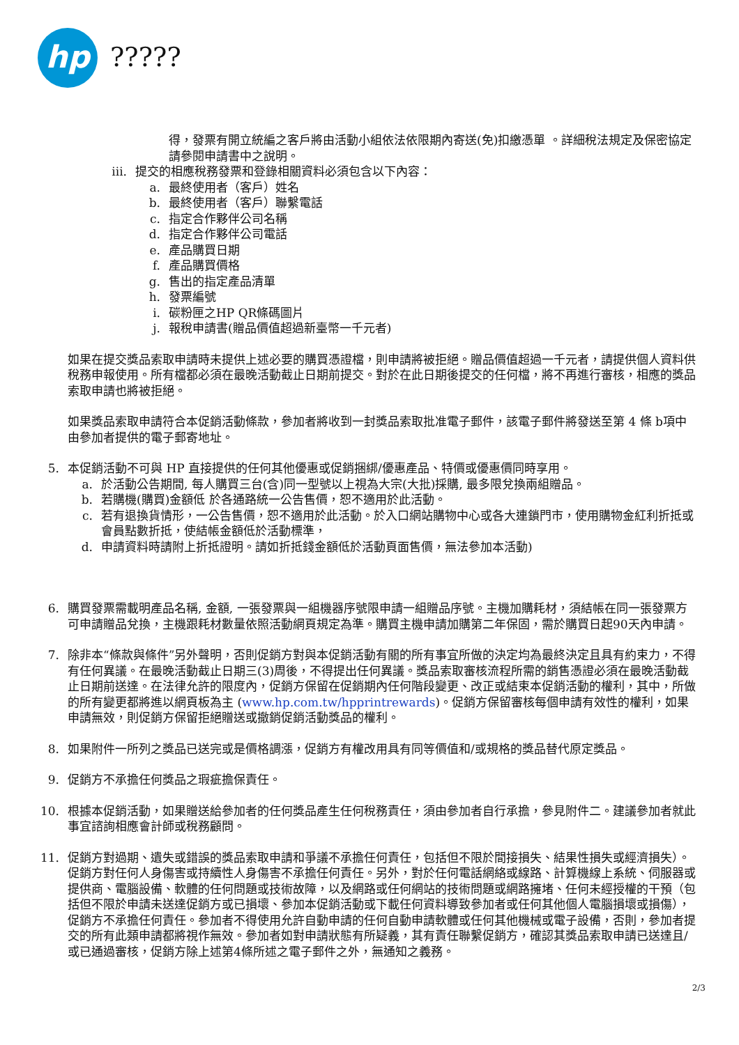hp
?????
得，發票有開立統編之客戶將由活動小組依法依限期內寄送(免)扣繳憑單 。詳細稅法規定及保密協定請參閱申請書中之說明。
iii. 提交的相應稅務發票和登錄相關資料必須包含以下內容：
a. 最終使用者（客戶）姓名
b. 最終使用者（客戶）聯繫電話
c. 指定合作夥伴公司名稱
d. 指定合作夥伴公司電話
e. 產品購買日期
f. 產品購買價格
g. 售出的指定產品清單
h. 發票編號
i. 碳粉匣之HP QR條碼圖片
j. 報稅申請書(贈品價值超過新臺幣一千元者)
如果在提交獎品索取申請時未提供上述必要的購買憑證檔，則申請將被拒絕。贈品價值超過一千元者，請提供個人資料供稅務申報使用。所有檔都必須在最晚活動截止日期前提交。對於在此日期後提交的任何檔，將不再進行審核，相應的獎品索取申請也將被拒絕。
如果獎品索取申請符合本促銷活動條款，參加者將收到一封獎品索取批准電子郵件，該電子郵件將發送至第 4 條 b項中由參加者提供的電子郵寄地址。
5. 本促銷活動不可與 HP 直接提供的任何其他優惠或促銷捆綁/優惠產品、特價或優惠價同時享用。
a. 於活動公告期間, 每人購買三台(含)同一型號以上視為大宗(大批)採購, 最多限兌換兩組贈品。
b. 若購機(購買)金額低 於各通路統一公告售價，恕不適用於此活動。
c. 若有退換貨情形，一公告售價，恕不適用於此活動。於入口網站購物中心或各大連鎖門市，使用購物金紅利折抵或會員點數折抵，使結帳金額低於活動標準，
d. 申請資料時請附上折抵證明。請如折抵錢金額低於活動頁面售價，無法參加本活動)
6. 購買發票需載明產品名稱, 金額, 一張發票與一組機器序號限申請一組贈品序號。主機加購耗材，須結帳在同一張發票方可申請贈品兌換，主機跟耗材數量依照活動網頁規定為準。購買主機申請加購第二年保固，需於購買日起90天內申請。
7. 除非本“條款與條件”另外聲明，否則促銷方對與本促銷活動有關的所有事宜所做的決定均為最終決定且具有約束力，不得有任何異議。在最晚活動截止日期三(3)周後，不得提出任何異議。獎品索取審核流程所需的銷售憑證必須在最晚活動截止日期前送達。在法律允許的限度內，促銷方保留在促銷期內任何階段變更、改正或結束本促銷活動的權利，其中，所做的所有變更都將進以網頁板為主 (www.hp.com.tw/hpprintrewards)。促銷方保留審核每個申請有效性的權利，如果申請無效，則促銷方保留拒絕贈送或撤銷促銷活動獎品的權利。
8. 如果附件一所列之獎品已送完或是價格調漲，促銷方有權改用具有同等價值和/或規格的獎品替代原定獎品。
9. 促銷方不承擔任何獎品之瑕疵擔保責任。
10. 根據本促銷活動，如果贈送給參加者的任何獎品產生任何稅務責任，須由參加者自行承擔，參見附件二。建議參加者就此事宜諮詢相應會計師或稅務顧問。
11. 促銷方對過期、遺失或錯誤的獎品索取申請和爭議不承擔任何責任，包括但不限於間接損失、結果性損失或經濟損失）。促銷方對任何人身傷害或持續性人身傷害不承擔任何責任。另外，對於任何電話網絡或線路、計算機線上系統、伺服器或提供商、電腦設備、軟體的任何問題或技術故障，以及網路或任何網站的技術問題或網路擁堵、任何未經授權的干預（包括但不限於申請未送達促銷方或已損壞、參加本促銷活動或下載任何資料導致參加者或任何其他個人電腦損壞或損傷），促銷方不承擔任何責任。參加者不得使用允許自動申請的任何自動申請軟體或任何其他機械或電子設備，否則，參加者提交的所有此類申請都將視作無效。參加者如對申請狀態有所疑義，其有責任聯繫促銷方，確認其獎品索取申請已送達且/或已通過審核，促銷方除上述第4條所述之電子郵件之外，無通知之義務。
2/3